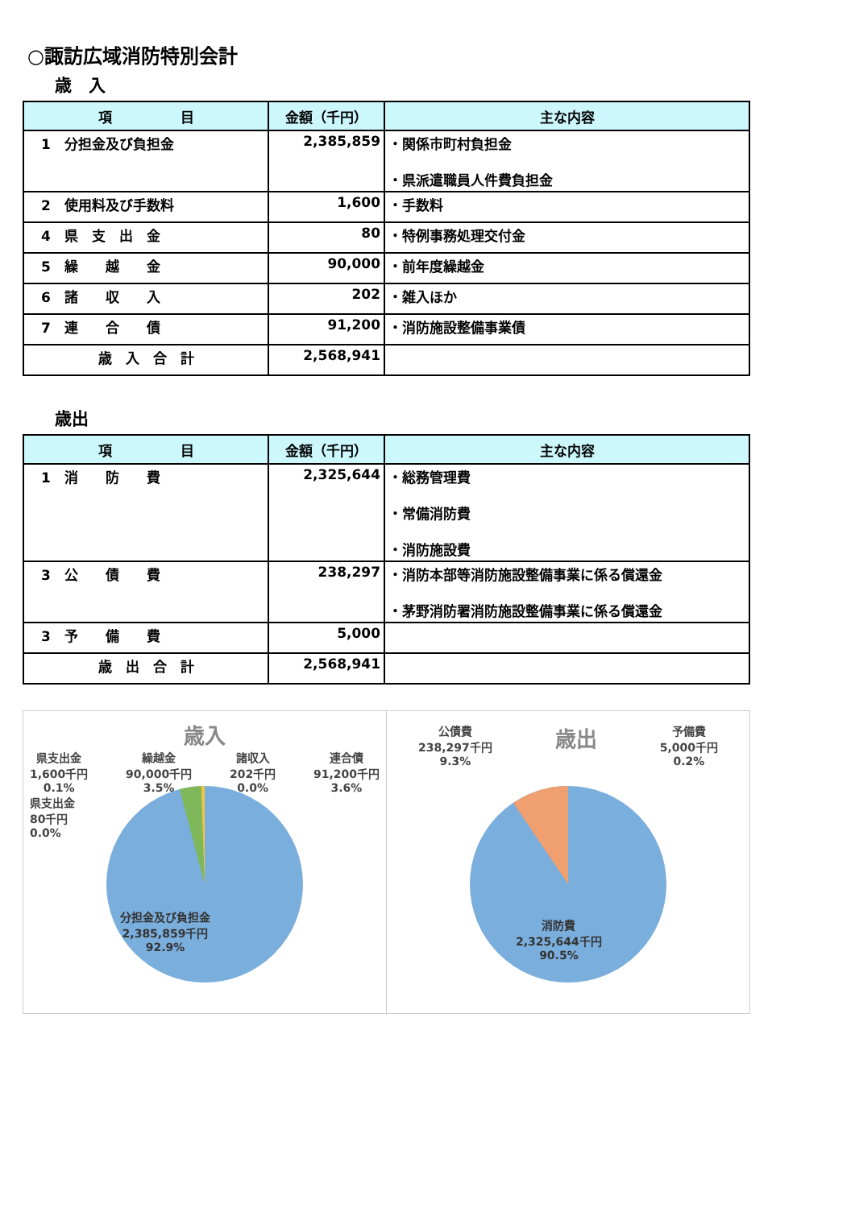○諏訪広域消防特別会計
歳　入
| 項 目 | 金額（千円） | 主な内容 |
| --- | --- | --- |
| 1 分担金及び負担金 | 2,385,859 | ・関係市町村負担金 ・県派遣職員人件費負担金 |
| 2 使用料及び手数料 | 1,600 | ・手数料 |
| 4 県 支 出 金 | 80 | ・特例事務処理交付金 |
| 5 繰 越 金 | 90,000 | ・前年度繰越金 |
| 6 諸 収 入 | 202 | ・雑入ほか |
| 7 連 合 債 | 91,200 | ・消防施設整備事業債 |
| 歳 入 合 計 | 2,568,941 | |
歳出
| 項 目 | 金額（千円） | 主な内容 |
| --- | --- | --- |
| 1 消 防 費 | 2,325,644 | ・総務管理費 ・常備消防費 ・消防施設費 |
| 3 公 債 費 | 238,297 | ・消防本部等消防施設整備事業に係る償還金 ・茅野消防署消防施設整備事業に係る償還金 |
| 3 予 備 費 | 5,000 | |
| 歳 出 合 計 | 2,568,941 | |
歳入
県支出金
1,600千円
0.1% 繰越金
90,000千円
3.5% 諸収入
202千円
0.0% 連合債
91,200千円
3.6%
県支出金
80千円
0.0%
分担金及び負担金
2,385,859千円
92.9%
公債費
238,297千円
9.3% 歳出 予備費
5,000千円
0.2%
消防費
2,325,644千円
90.5%